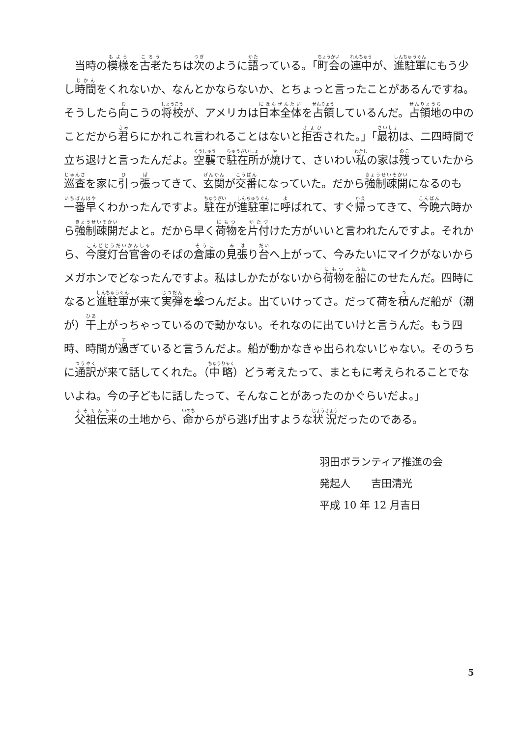当時の模様を古老たちは次のように語っている。「町会の連中が、進駐軍にもう少し時間をくれないか、なんとかならないか、とちょっと言ったことがあるんですね。そうしたら向こうの将校が、アメリカは日本全体を占領しているんだ。占領地の中のことだから君らにかれこれ言われることはないと拒否された。」「最初は、二四時間で立ち退けと言ったんだよ。空襲で駐在所が焼けて、さいわい私の家は残っていたから巡査を家に引っ張ってきて、玄関が交番になっていた。だから強制疎開になるのも一番早くわかったんですよ。駐在が進駐軍に呼ばれて、すぐ帰ってきて、今晩六時から強制疎開だよと。だから早く荷物を片付けた方がいいと言われたんですよ。それから、今度灯台官舎のそばの倉庫の見張り台へ上がって、今みたいにマイクがないからメガホンでどなったんですよ。私はしかたがないから荷物を船にのせたんだ。四時になると進駐軍が来て実弾を撃つんだよ。出ていけってさ。だって荷を積んだ船が（潮が）干上がっちゃっているので動かない。それなのに出ていけと言うんだ。もう四時、時間が過ぎていると言うんだよ。船が動かなきゃ出られないじゃない。そのうちに通訳が来て話してくれた。（中略）どう考えたって、まともに考えられることでないよね。今の子どもに話したって、そんなことがあったのかぐらいだよ。」
　父祖伝来の土地から、命からがら逃げ出すような状況だったのである。
羽田ボランティア推進の会
発起人　　吉田清光
平成 10 年 12 月吉日
5